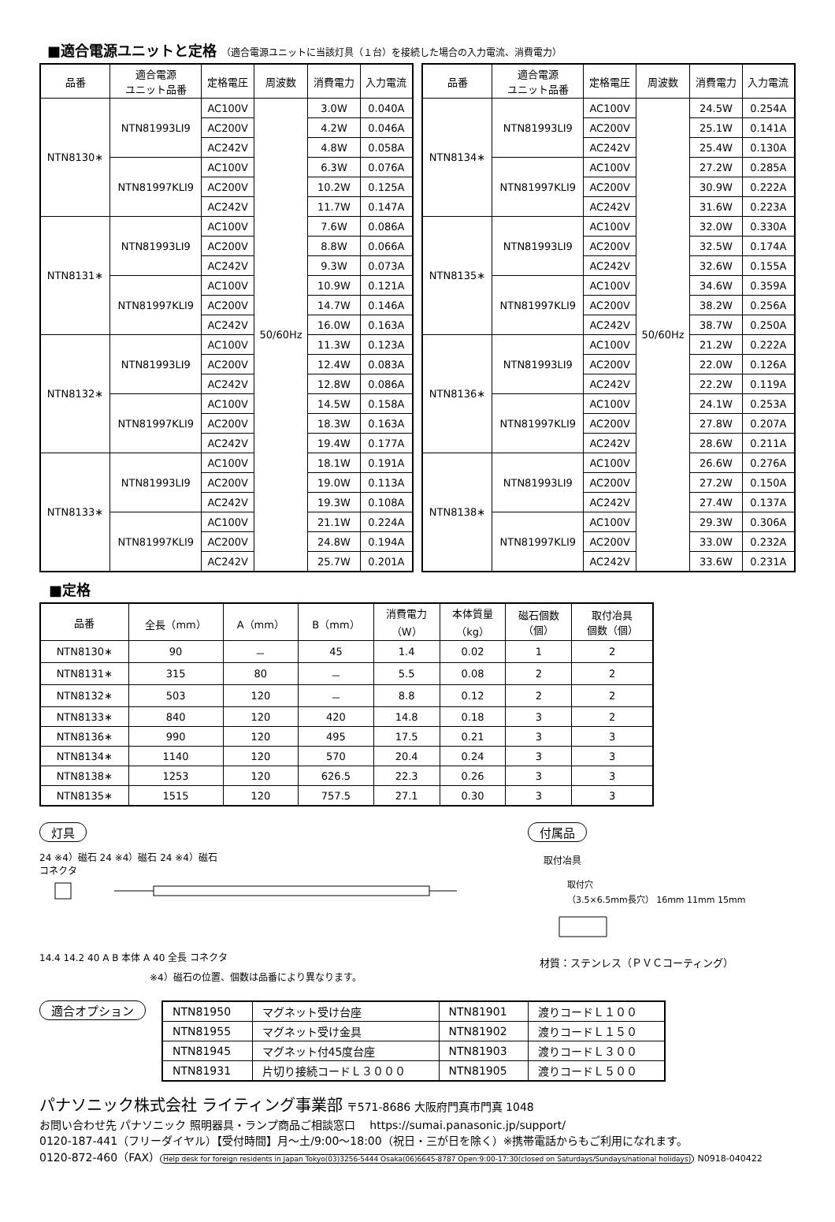■適合電源ユニットと定格 （適合電源ユニットに当該灯具（１台）を接続した場合の入力電流、消費電力）
| 品番 | 適合電源 ユニット品番 | 定格電圧 | 周波数 | 消費電力 | 入力電流 |
| --- | --- | --- | --- | --- | --- |
| NTN8130∗ | NTN81993LI9 | AC100V | 50/60Hz | 3.0W | 0.040A |
| | | AC200V | | 4.2W | 0.046A |
| | | AC242V | | 4.8W | 0.058A |
| | NTN81997KLI9 | AC100V | | 6.3W | 0.076A |
| | | AC200V | | 10.2W | 0.125A |
| | | AC242V | | 11.7W | 0.147A |
| NTN8131∗ | NTN81993LI9 | AC100V | | 7.6W | 0.086A |
| | | AC200V | | 8.8W | 0.066A |
| | | AC242V | | 9.3W | 0.073A |
| | NTN81997KLI9 | AC100V | | 10.9W | 0.121A |
| | | AC200V | | 14.7W | 0.146A |
| | | AC242V | | 16.0W | 0.163A |
| NTN8132∗ | NTN81993LI9 | AC100V | | 11.3W | 0.123A |
| | | AC200V | | 12.4W | 0.083A |
| | | AC242V | | 12.8W | 0.086A |
| | NTN81997KLI9 | AC100V | | 14.5W | 0.158A |
| | | AC200V | | 18.3W | 0.163A |
| | | AC242V | | 19.4W | 0.177A |
| NTN8133∗ | NTN81993LI9 | AC100V | | 18.1W | 0.191A |
| | | AC200V | | 19.0W | 0.113A |
| | | AC242V | | 19.3W | 0.108A |
| | NTN81997KLI9 | AC100V | | 21.1W | 0.224A |
| | | AC200V | | 24.8W | 0.194A |
| | | AC242V | | 25.7W | 0.201A |
| 品番 | 適合電源 ユニット品番 | 定格電圧 | 周波数 | 消費電力 | 入力電流 |
| --- | --- | --- | --- | --- | --- |
| NTN8134∗ | NTN81993LI9 | AC100V | 50/60Hz | 24.5W | 0.254A |
| | | AC200V | | 25.1W | 0.141A |
| | | AC242V | | 25.4W | 0.130A |
| | NTN81997KLI9 | AC100V | | 27.2W | 0.285A |
| | | AC200V | | 30.9W | 0.222A |
| | | AC242V | | 31.6W | 0.223A |
| NTN8135∗ | NTN81993LI9 | AC100V | | 32.0W | 0.330A |
| | | AC200V | | 32.5W | 0.174A |
| | | AC242V | | 32.6W | 0.155A |
| | NTN81997KLI9 | AC100V | | 34.6W | 0.359A |
| | | AC200V | | 38.2W | 0.256A |
| | | AC242V | | 38.7W | 0.250A |
| NTN8136∗ | NTN81993LI9 | AC100V | | 21.2W | 0.222A |
| | | AC200V | | 22.0W | 0.126A |
| | | AC242V | | 22.2W | 0.119A |
| | NTN81997KLI9 | AC100V | | 24.1W | 0.253A |
| | | AC200V | | 27.8W | 0.207A |
| | | AC242V | | 28.6W | 0.211A |
| NTN8138∗ | NTN81993LI9 | AC100V | | 26.6W | 0.276A |
| | | AC200V | | 27.2W | 0.150A |
| | | AC242V | | 27.4W | 0.137A |
| | NTN81997KLI9 | AC100V | | 29.3W | 0.306A |
| | | AC200V | | 33.0W | 0.232A |
| | | AC242V | | 33.6W | 0.231A |
■定格
| 品番 | 全長（mm） | A（mm） | B（mm） | 消費電力 （W） | 本体質量 （kg） | 磁石個数 （個） | 取付冶具 個数（個） |
| --- | --- | --- | --- | --- | --- | --- | --- |
| NTN8130∗ | 90 | － | 45 | 1.4 | 0.02 | 1 | 2 |
| NTN8131∗ | 315 | 80 | － | 5.5 | 0.08 | 2 | 2 |
| NTN8132∗ | 503 | 120 | － | 8.8 | 0.12 | 2 | 2 |
| NTN8133∗ | 840 | 120 | 420 | 14.8 | 0.18 | 3 | 2 |
| NTN8136∗ | 990 | 120 | 495 | 17.5 | 0.21 | 3 | 3 |
| NTN8134∗ | 1140 | 120 | 570 | 20.4 | 0.24 | 3 | 3 |
| NTN8138∗ | 1253 | 120 | 626.5 | 22.3 | 0.26 | 3 | 3 |
| NTN8135∗ | 1515 | 120 | 757.5 | 27.1 | 0.30 | 3 | 3 |
灯具
24 ※4）磁石 24 ※4）磁石 24 ※4）磁石
コネクタ
14.4 14.2 40 A B 本体 A 40 全長 コネクタ
※4）磁石の位置、個数は品番により異なります。
付属品
取付冶具
取付穴
（3.5×6.5mm長穴） 16mm 11mm 15mm
材質：ステンレス（ＰＶＣコーティング）
適合オプション
| NTN81950 | マグネット受け台座 | NTN81901 | 渡りコードＬ１００ |
| NTN81955 | マグネット受け金具 | NTN81902 | 渡りコードＬ１５０ |
| NTN81945 | マグネット付45度台座 | NTN81903 | 渡りコードＬ３００ |
| NTN81931 | 片切り接続コードＬ３０００ | NTN81905 | 渡りコードＬ５００ |
パナソニック株式会社 ライティング事業部 〒571-8686 大阪府門真市門真 1048
お問い合わせ先 パナソニック 照明器具・ランプ商品ご相談窓口 　https://sumai.panasonic.jp/support/
0120-187-441（フリーダイヤル）【受付時間】月～土/9:00～18:00（祝日・三が日を除く）※携帯電話からもご利用になれます。
0120-872-460（FAX） Help desk for foreign residents in Japan Tokyo(03)3256-5444 Osaka(06)6645-8787 Open:9:00-17:30(closed on Saturdays/Sundays/national holidays) N0918-040422